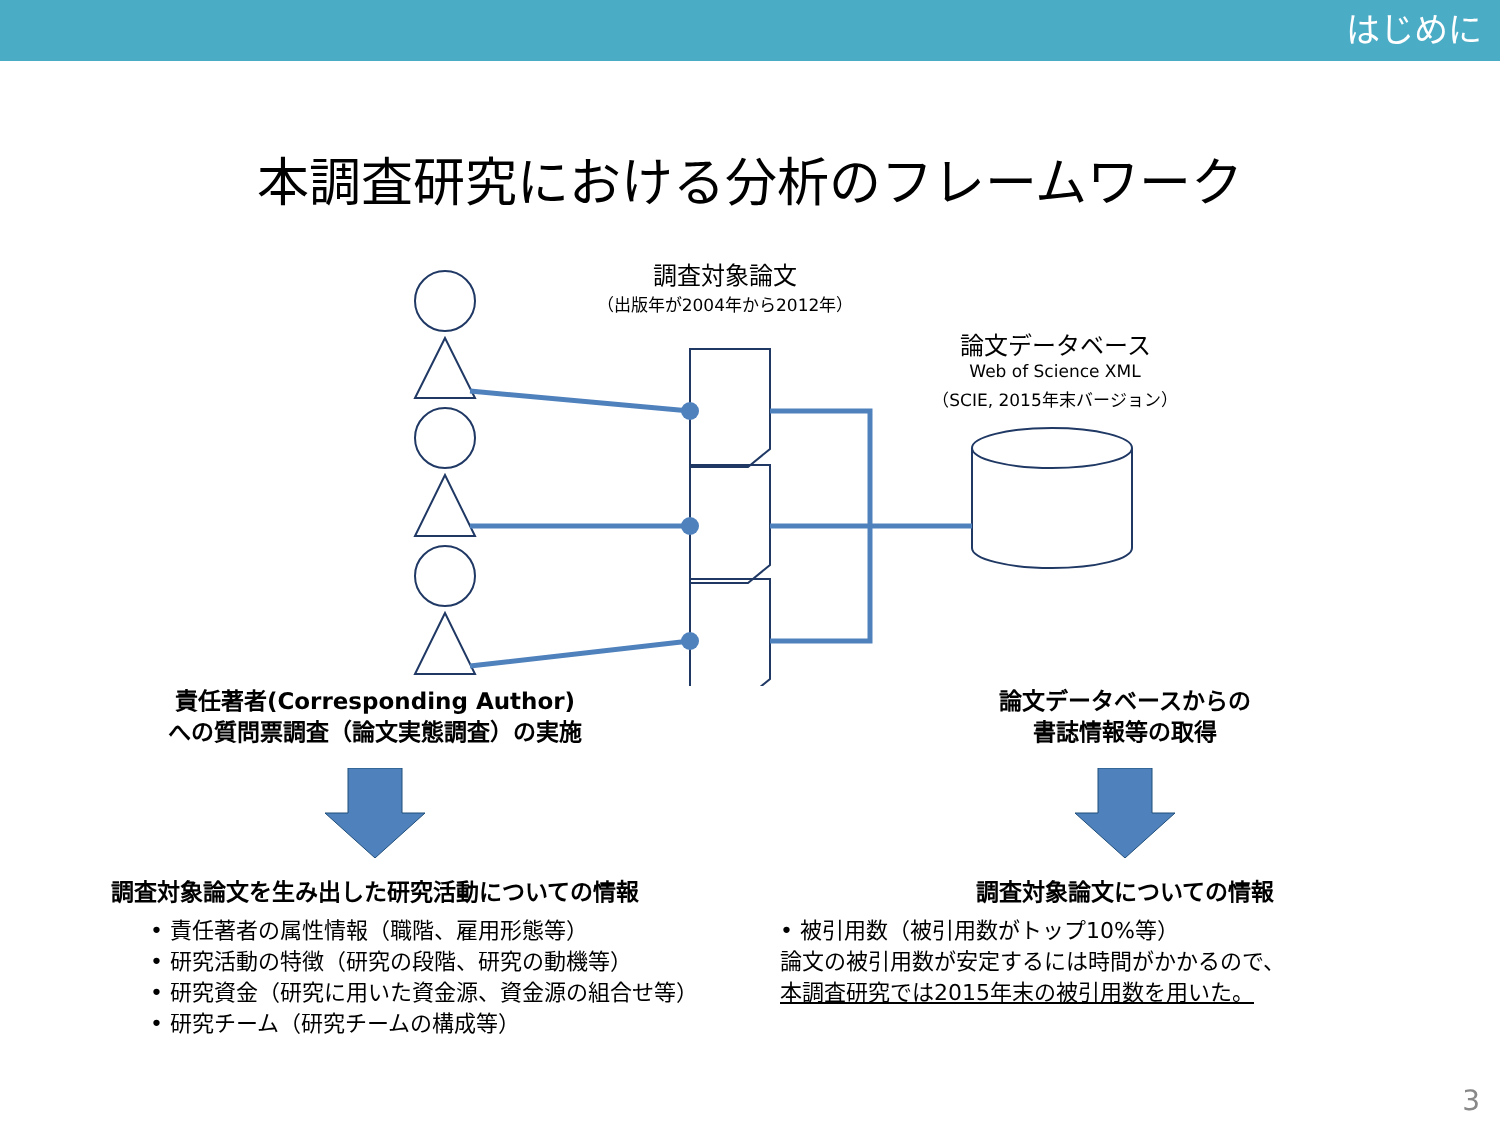はじめに
本調査研究における分析のフレームワーク
調査対象論文
（出版年が2004年から2012年）
論文データベース
Web of Science XML
（SCIE, 2015年末バージョン）
責任著者(Corresponding Author)
への質問票調査（論文実態調査）の実施
調査対象論文を生み出した研究活動についての情報
• 責任著者の属性情報（職階、雇用形態等）
• 研究活動の特徴（研究の段階、研究の動機等）
• 研究資金（研究に用いた資金源、資金源の組合せ等）
• 研究チーム（研究チームの構成等）
論文データベースからの
書誌情報等の取得
調査対象論文についての情報
• 被引用数（被引用数がトップ10%等）
論文の被引用数が安定するには時間がかかるので、
本調査研究では2015年末の被引用数を用いた。
3